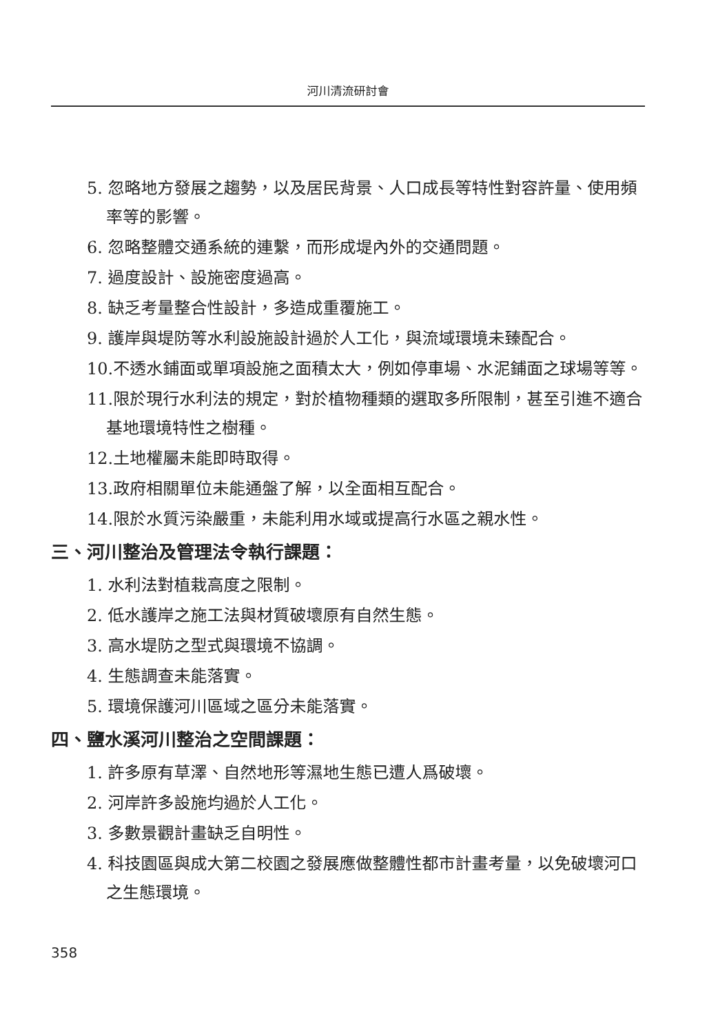河川清流研討會
5. 忽略地方發展之趨勢，以及居民背景、人口成長等特性對容許量、使用頻率等的影響。
6. 忽略整體交通系統的連繫，而形成堤內外的交通問題。
7. 過度設計、設施密度過高。
8. 缺乏考量整合性設計，多造成重覆施工。
9. 護岸與堤防等水利設施設計過於人工化，與流域環境未臻配合。
10.不透水鋪面或單項設施之面積太大，例如停車場、水泥鋪面之球場等等。
11.限於現行水利法的規定，對於植物種類的選取多所限制，甚至引進不適合基地環境特性之樹種。
12.土地權屬未能即時取得。
13.政府相關單位未能通盤了解，以全面相互配合。
14.限於水質污染嚴重，未能利用水域或提高行水區之親水性。
三、河川整治及管理法令執行課題：
1. 水利法對植栽高度之限制。
2. 低水護岸之施工法與材質破壞原有自然生態。
3. 高水堤防之型式與環境不協調。
4. 生態調查未能落實。
5. 環境保護河川區域之區分未能落實。
四、鹽水溪河川整治之空間課題：
1. 許多原有草澤、自然地形等濕地生態已遭人爲破壞。
2. 河岸許多設施均過於人工化。
3. 多數景觀計畫缺乏自明性。
4. 科技園區與成大第二校園之發展應做整體性都市計畫考量，以免破壞河口之生態環境。
358